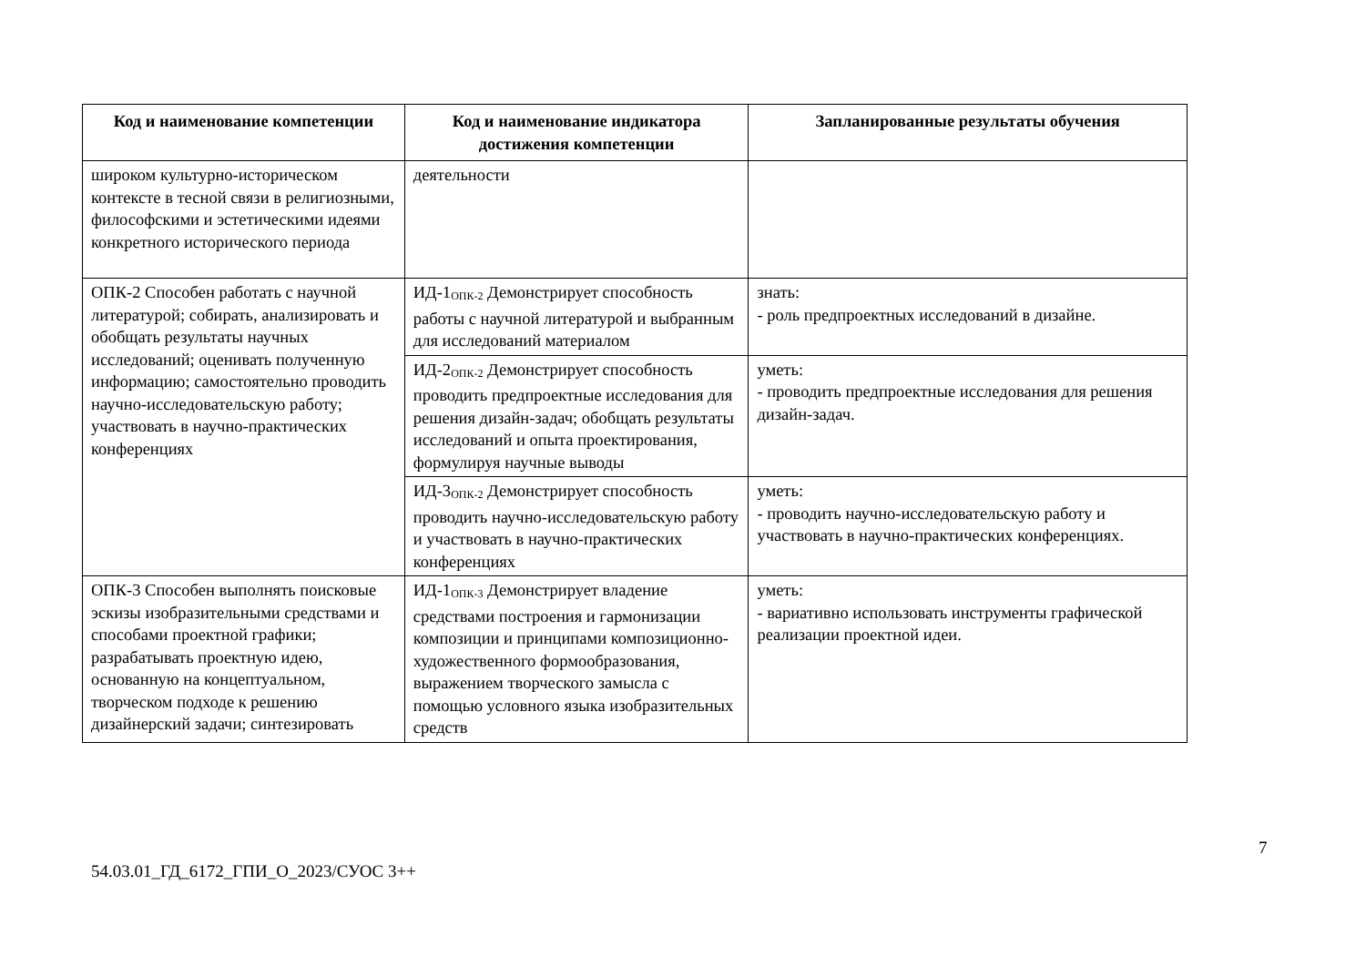| Код и наименование компетенции | Код и наименование индикатора достижения компетенции | Запланированные результаты обучения |
| --- | --- | --- |
| широком культурно-историческом контексте в тесной связи в религиозными, философскими и эстетическими идеями конкретного исторического периода | деятельности | |
| ОПК-2 Способен работать с научной литературой; собирать, анализировать и обобщать результаты научных исследований; оценивать полученную информацию; самостоятельно проводить научно-исследовательскую работу; участвовать в научно-практических конференциях | ИД-1<sub>ОПК-2</sub> Демонстрирует способность работы с научной литературой и выбранным для исследований материалом | знать: - роль предпроектных исследований в дизайне. |
| | ИД-2<sub>ОПК-2</sub> Демонстрирует способность проводить предпроектные исследования для решения дизайн-задач; обобщать результаты исследований и опыта проектирования, формулируя научные выводы | уметь: - проводить предпроектные исследования для решения дизайн-задач. |
| | ИД-3<sub>ОПК-2</sub> Демонстрирует способность проводить научно-исследовательскую работу и участвовать в научно-практических конференциях | уметь: - проводить научно-исследовательскую работу и участвовать в научно-практических конференциях. |
| ОПК-3 Способен выполнять поисковые эскизы изобразительными средствами и способами проектной графики; разрабатывать проектную идею, основанную на концептуальном, творческом подходе к решению дизайнерский задачи; синтезировать | ИД-1<sub>ОПК-3</sub> Демонстрирует владение средствами построения и гармонизации композиции и принципами композиционно-художественного формообразования, выражением творческого замысла с помощью условного языка изобразительных средств | уметь: - вариативно использовать инструменты графической реализации проектной идеи. |
7
54.03.01_ГД_6172_ГПИ_О_2023/СУОС 3++